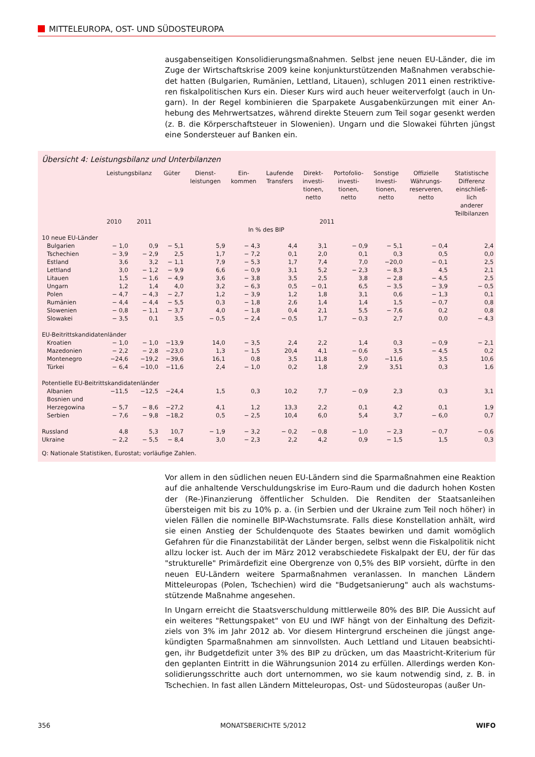MITTELEUROPA, OST- UND SÜDOSTEUROPA
ausgabenseitigen Konsolidierungsmaßnahmen. Selbst jene neuen EU-Länder, die im Zuge der Wirtschaftskrise 2009 keine konjunkturstützenden Maßnahmen verabschie­det hatten (Bulgarien, Rumänien, Lettland, Litauen), schlugen 2011 einen restriktive­ren fiskalpolitischen Kurs ein. Dieser Kurs wird auch heuer weiterverfolgt (auch in Un­garn). In der Regel kombinieren die Sparpakete Ausgabenkürzungen mit einer An­hebung des Mehrwertsatzes, während direkte Steuern zum Teil sogar gesenkt wer­den (z. B. die Körperschaftsteuer in Slowenien). Ungarn und die Slowakei führten jüngst eine Sondersteuer auf Banken ein.
Übersicht 4: Leistungsbilanz und Unterbilanzen
| | Leistungsbilanz | | Güter | Dienst- leistungen | Ein- kommen | Laufende Transfers | Direkt- investi- tionen, netto | Portofolio- investi- tionen, netto | Sonstige Investi- tionen, netto | Offizielle Währungs- reserveren, netto | Statistische Differenz einschließ- lich anderer Teilbilanzen |
| --- | --- | --- | --- | --- | --- | --- | --- | --- | --- | --- | --- |
| | 2010 | 2011 | 2011 | | | | | | | | |
| In % des BIP | | | | | | | | | | | |
| 10 neue EU-Länder | | | | | | | | | | | |
| Bulgarien | − 1,0 | 0,9 | − 5,1 | 5,9 | − 4,3 | 4,4 | 3,1 | − 0,9 | − 5,1 | − 0,4 | 2,4 |
| Tschechien | − 3,9 | − 2,9 | 2,5 | 1,7 | − 7,2 | 0,1 | 2,0 | 0,1 | 0,3 | 0,5 | 0,0 |
| Estland | 3,6 | 3,2 | − 1,1 | 7,9 | − 5,3 | 1,7 | 7,4 | 7,0 | −20,0 | − 0,1 | 2,5 |
| Lettland | 3,0 | − 1,2 | − 9,9 | 6,6 | − 0,9 | 3,1 | 5,2 | − 2,3 | − 8,3 | 4,5 | 2,1 |
| Litauen | 1,5 | − 1,6 | − 4,9 | 3,6 | − 3,8 | 3,5 | 2,5 | 3,8 | − 2,8 | − 4,5 | 2,5 |
| Ungarn | 1,2 | 1,4 | 4,0 | 3,2 | − 6,3 | 0,5 | − 0,1 | 6,5 | − 3,5 | − 3,9 | − 0,5 |
| Polen | − 4,7 | − 4,3 | − 2,7 | 1,2 | − 3,9 | 1,2 | 1,8 | 3,1 | 0,6 | − 1,3 | 0,1 |
| Rumänien | − 4,4 | − 4,4 | − 5,5 | 0,3 | − 1,8 | 2,6 | 1,4 | 1,4 | 1,5 | − 0,7 | 0,8 |
| Slowenien | − 0,8 | − 1,1 | − 3,7 | 4,0 | − 1,8 | 0,4 | 2,1 | 5,5 | − 7,6 | 0,2 | 0,8 |
| Slowakei | − 3,5 | 0,1 | 3,5 | − 0,5 | − 2,4 | − 0,5 | 1,7 | − 0,3 | 2,7 | 0,0 | − 4,3 |
| EU-Beitrittskandidatenländer | | | | | | | | | | | |
| Kroatien | − 1,0 | − 1,0 | −13,9 | 14,0 | − 3,5 | 2,4 | 2,2 | 1,4 | 0,3 | − 0,9 | − 2,1 |
| Mazedonien | − 2,2 | − 2,8 | −23,0 | 1,3 | − 1,5 | 20,4 | 4,1 | − 0,6 | 3,5 | − 4,5 | 0,2 |
| Montenegro | −24,6 | −19,2 | −39,6 | 16,1 | 0,8 | 3,5 | 11,8 | 5,0 | −11,6 | 3,5 | 10,6 |
| Türkei | − 6,4 | −10,0 | −11,6 | 2,4 | − 1,0 | 0,2 | 1,8 | 2,9 | 3,51 | 0,3 | 1,6 |
| Potentielle EU-Beitrittskandidatenländer | | | | | | | | | | | |
| Albanien | −11,5 | −12,5 | −24,4 | 1,5 | 0,3 | 10,2 | 7,7 | − 0,9 | 2,3 | 0,3 | 3,1 |
| Bosnien und Herzegowina | − 5,7 | − 8,6 | −27,2 | 4,1 | 1,2 | 13,3 | 2,2 | 0,1 | 4,2 | 0,1 | 1,9 |
| Serbien | − 7,6 | − 9,8 | −18,2 | 0,5 | − 2,5 | 10,4 | 6,0 | 5,4 | 3,7 | − 6,0 | 0,7 |
| Russland | 4,8 | 5,3 | 10,7 | − 1,9 | − 3,2 | − 0,2 | − 0,8 | − 1,0 | − 2,3 | − 0,7 | − 0,6 |
| Ukraine | − 2,2 | − 5,5 | − 8,4 | 3,0 | − 2,3 | 2,2 | 4,2 | 0,9 | − 1,5 | 1,5 | 0,3 |
Q: Nationale Statistiken, Eurostat; vorläufige Zahlen.
Vor allem in den südlichen neuen EU-Ländern sind die Sparmaßnahmen eine Reak­tion auf die anhaltende Verschuldungskrise im Euro-Raum und die dadurch hohen Kosten der (Re-)Finanzierung öffentlicher Schulden. Die Renditen der Staatsanleihen übersteigen mit bis zu 10% p. a. (in Serbien und der Ukraine zum Teil noch höher) in vielen Fällen die nominelle BIP-Wachstumsrate. Falls diese Konstellation anhält, wird sie einen Anstieg der Schuldenquote des Staates bewirken und damit womöglich Gefahren für die Finanzstabilität der Länder bergen, selbst wenn die Fiskalpolitik nicht allzu locker ist. Auch der im März 2012 verabschiedete Fiskalpakt der EU, der für das "strukturelle" Primärdefizit eine Obergrenze von 0,5% des BIP vorsieht, dürfte in den neuen EU-Ländern weitere Sparmaßnahmen veranlassen. In manchen Ländern Mitteleuropas (Polen, Tschechien) wird die "Budgetsanierung" auch als wachstums­stützende Maßnahme angesehen.
In Ungarn erreicht die Staatsverschuldung mittlerweile 80% des BIP. Die Aussicht auf ein weiteres "Rettungspaket" von EU und IWF hängt von der Einhaltung des Defizit­ziels von 3% im Jahr 2012 ab. Vor diesem Hintergrund erscheinen die jüngst ange­kündigten Sparmaßnahmen am sinnvollsten. Auch Lettland und Litauen beabsichti­gen, ihr Budgetdefizit unter 3% des BIP zu drücken, um das Maastricht-Kriterium für den geplanten Eintritt in die Währungsunion 2014 zu erfüllen. Allerdings werden Kon­solidierungsschritte auch dort unternommen, wo sie kaum notwendig sind, z. B. in Tschechien. In fast allen Ländern Mitteleuropas, Ost- und Südosteuropas (außer Un-
356 MONATSBERICHTE 5/2012 WIFO